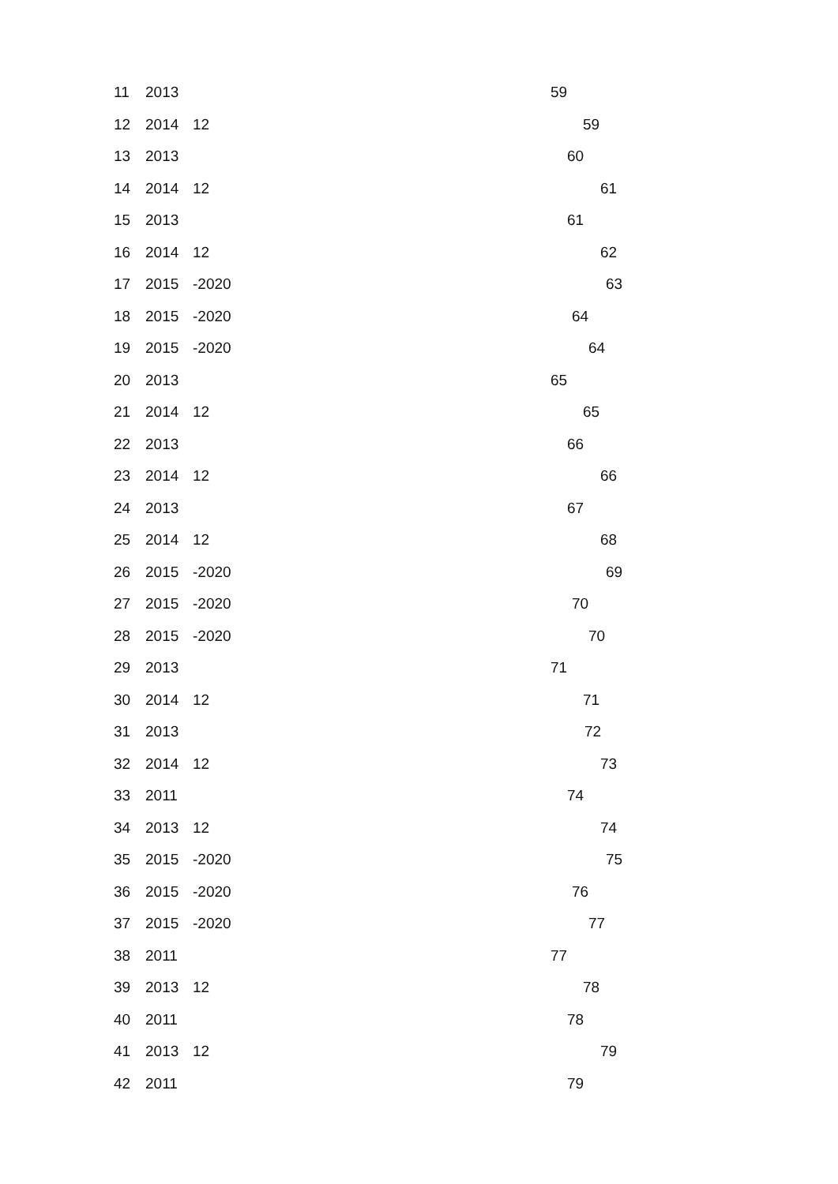11 2013 59
12 2014 12 59
13 2013 60
14 2014 12 61
15 2013 61
16 2014 12 62
17 2015 -2020 63
18 2015 -2020 64
19 2015 -2020 64
20 2013 65
21 2014 12 65
22 2013 66
23 2014 12 66
24 2013 67
25 2014 12 68
26 2015 -2020 69
27 2015 -2020 70
28 2015 -2020 70
29 2013 71
30 2014 12 71
31 2013 72
32 2014 12 73
33 2011 74
34 2013 12 74
35 2015 -2020 75
36 2015 -2020 76
37 2015 -2020 77
38 2011 77
39 2013 12 78
40 2011 78
41 2013 12 79
42 2011 79